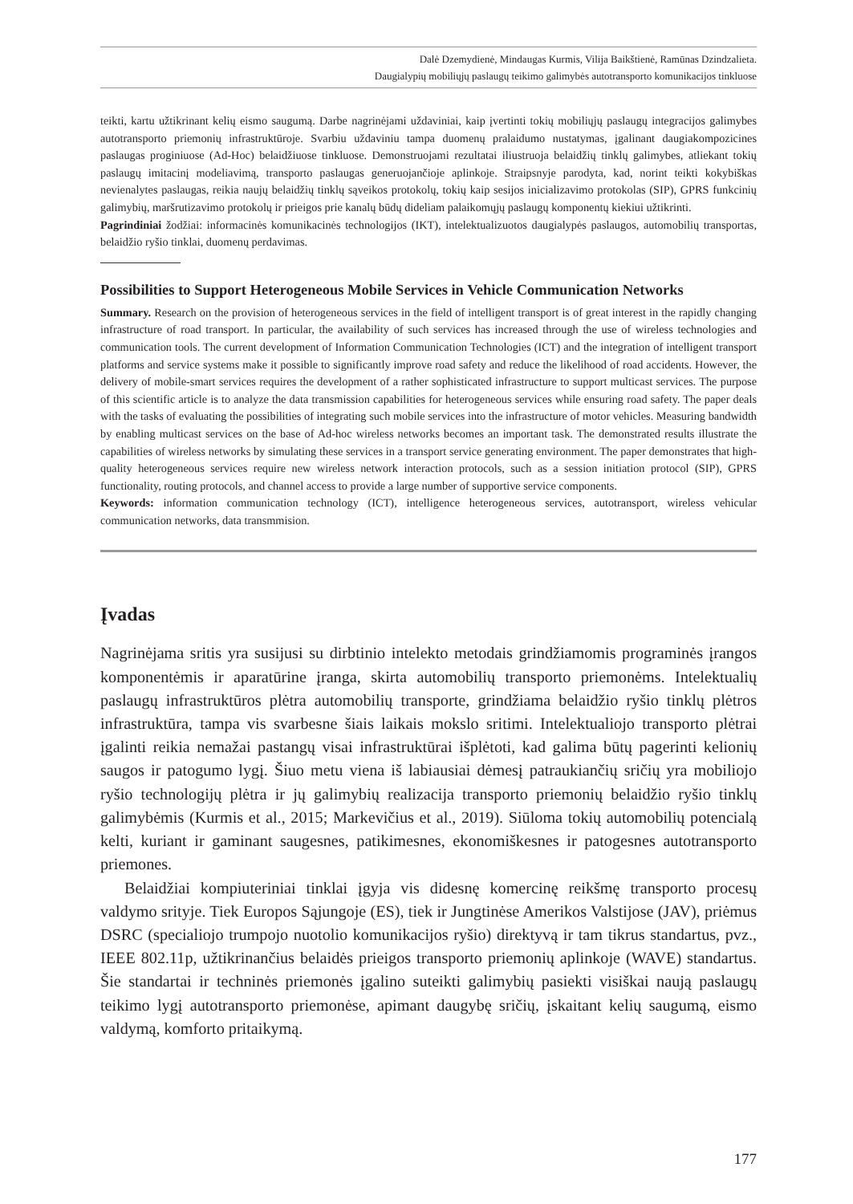Dalė Dzemydienė, Mindaugas Kurmis, Vilija Baikštienė, Ramūnas Dzindzalieta.
Daugialypių mobiliųjų paslaugų teikimo galimybės autotransporto komunikacijos tinkluose
teikti, kartu užtikrinant kelių eismo saugumą. Darbe nagrinėjami uždaviniai, kaip įvertinti tokių mobiliųjų paslaugų integracijos galimybes autotransporto priemonių infrastruktūroje. Svarbiu uždaviniu tampa duomenų pralaidumo nustatymas, įgalinant daugiakompozicines paslaugas proginiuose (Ad-Hoc) belaidžiuose tinkluose. Demonstruojami rezultatai iliustruoja belaidžių tinklų galimybes, atliekant tokių paslaugų imitacinį modeliavimą, transporto paslaugas generuojančioje aplinkoje. Straipsnyje parodyta, kad, norint teikti kokybiškas nevienalytes paslaugas, reikia naujų belaidžių tinklų sąveikos protokolų, tokių kaip sesijos inicializavimo protokolas (SIP), GPRS funkcinių galimybių, maršrutizavimo protokolų ir prieigos prie kanalų būdų dideliam palaikomųjų paslaugų komponentų kiekiui užtikrinti.
Pagrindiniai žodžiai: informacinės komunikacinės technologijos (IKT), intelektualizuotos daugialypės paslaugos, automobilių transportas, belaidžio ryšio tinklai, duomenų perdavimas.
Possibilities to Support Heterogeneous Mobile Services in Vehicle Communication Networks
Summary. Research on the provision of heterogeneous services in the field of intelligent transport is of great interest in the rapidly changing infrastructure of road transport. In particular, the availability of such services has increased through the use of wireless technologies and communication tools. The current development of Information Communication Technologies (ICT) and the integration of intelligent transport platforms and service systems make it possible to significantly improve road safety and reduce the likelihood of road accidents. However, the delivery of mobile-smart services requires the development of a rather sophisticated infrastructure to support multicast services. The purpose of this scientific article is to analyze the data transmission capabilities for heterogeneous services while ensuring road safety. The paper deals with the tasks of evaluating the possibilities of integrating such mobile services into the infrastructure of motor vehicles. Measuring bandwidth by enabling multicast services on the base of Ad-hoc wireless networks becomes an important task. The demonstrated results illustrate the capabilities of wireless networks by simulating these services in a transport service generating environment. The paper demonstrates that high-quality heterogeneous services require new wireless network interaction protocols, such as a session initiation protocol (SIP), GPRS functionality, routing protocols, and channel access to provide a large number of supportive service components.
Keywords: information communication technology (ICT), intelligence heterogeneous services, autotransport, wireless vehicular communication networks, data transmmision.
Įvadas
Nagrinėjama sritis yra susijusi su dirbtinio intelekto metodais grindžiamomis programinės įrangos komponentėmis ir aparatūrine įranga, skirta automobilių transporto priemonėms. Intelektualių paslaugų infrastruktūros plėtra automobilių transporte, grindžiama belaidžio ryšio tinklų plėtros infrastruktūra, tampa vis svarbesne šiais laikais mokslo sritimi. Intelektualiojo transporto plėtrai įgalinti reikia nemažai pastangų visai infrastruktūrai išplėtoti, kad galima būtų pagerinti kelionių saugos ir patogumo lygį. Šiuo metu viena iš labiausiai dėmesį patraukiančių sričių yra mobiliojo ryšio technologijų plėtra ir jų galimybių realizacija transporto priemonių belaidžio ryšio tinklų galimybėmis (Kurmis et al., 2015; Markevičius et al., 2019). Siūloma tokių automobilių potencialą kelti, kuriant ir gaminant saugesnes, patikimesnes, ekonomiškesnes ir patogesnes autotransporto priemones.
Belaidžiai kompiuteriniai tinklai įgyja vis didesnę komercinę reikšmę transporto procesų valdymo srityje. Tiek Europos Sąjungoje (ES), tiek ir Jungtinėse Amerikos Valstijose (JAV), priėmus DSRC (specialiojo trumpojo nuotolio komunikacijos ryšio) direktyvą ir tam tikrus standartus, pvz., IEEE 802.11p, užtikrinančius belaidės prieigos transporto priemonių aplinkoje (WAVE) standartus. Šie standartai ir techninės priemonės įgalino suteikti galimybių pasiekti visiškai naują paslaugų teikimo lygį autotransporto priemonėse, apimant daugybę sričių, įskaitant kelių saugumą, eismo valdymą, komforto pritaikymą.
177